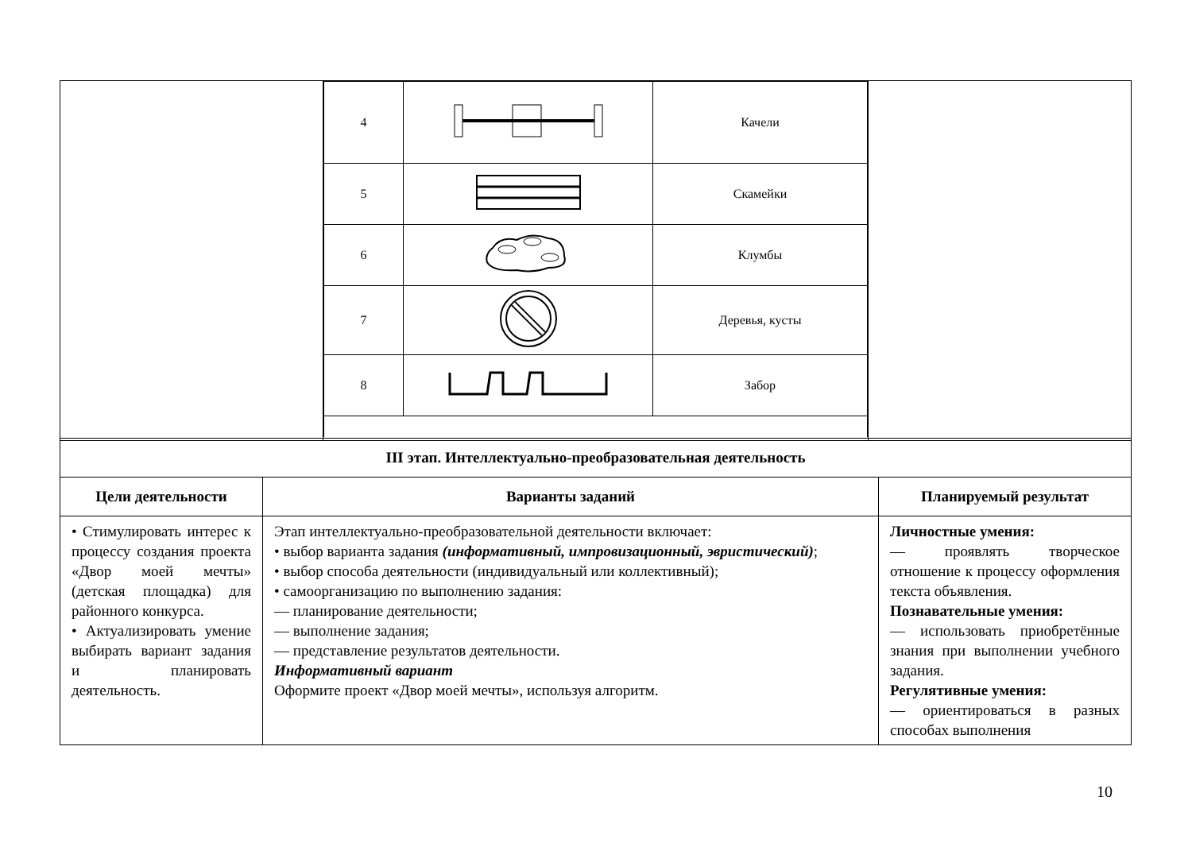| | / 4 / / Качели / / 5 / / Скамейки / / 6 / / Клумбы / / 7 / / Деревья, кусты / / 8 / / Забор / | |
| III этап. Интеллектуально-преобразовательная деятельность | | |
| Цели деятельности | Варианты заданий | Планируемый результат |
| • Стимулировать интерес к процессу создания проекта «Двор моей мечты» (детская площадка) для районного конкурса. • Актуализировать умение выбирать вариант задания и планировать деятельность. | Этап интеллектуально-преобразовательной деятельности включает: • выбор варианта задания (информативный, импровизационный, эвристический) ; • выбор способа деятельности (индивидуальный или коллективный); • самоорганизацию по выполнению задания: — планирование деятельности; — выполнение задания; — представление результатов деятельности. Информативный вариант Оформите проект «Двор моей мечты», используя алгоритм. | Личностные умения: — проявлять творческое отношение к процессу оформления текста объявления. Познавательные умения: — использовать приобретённые знания при выполнении учебного задания. Регулятивные умения: — ориентироваться в разных способах выполнения |
10